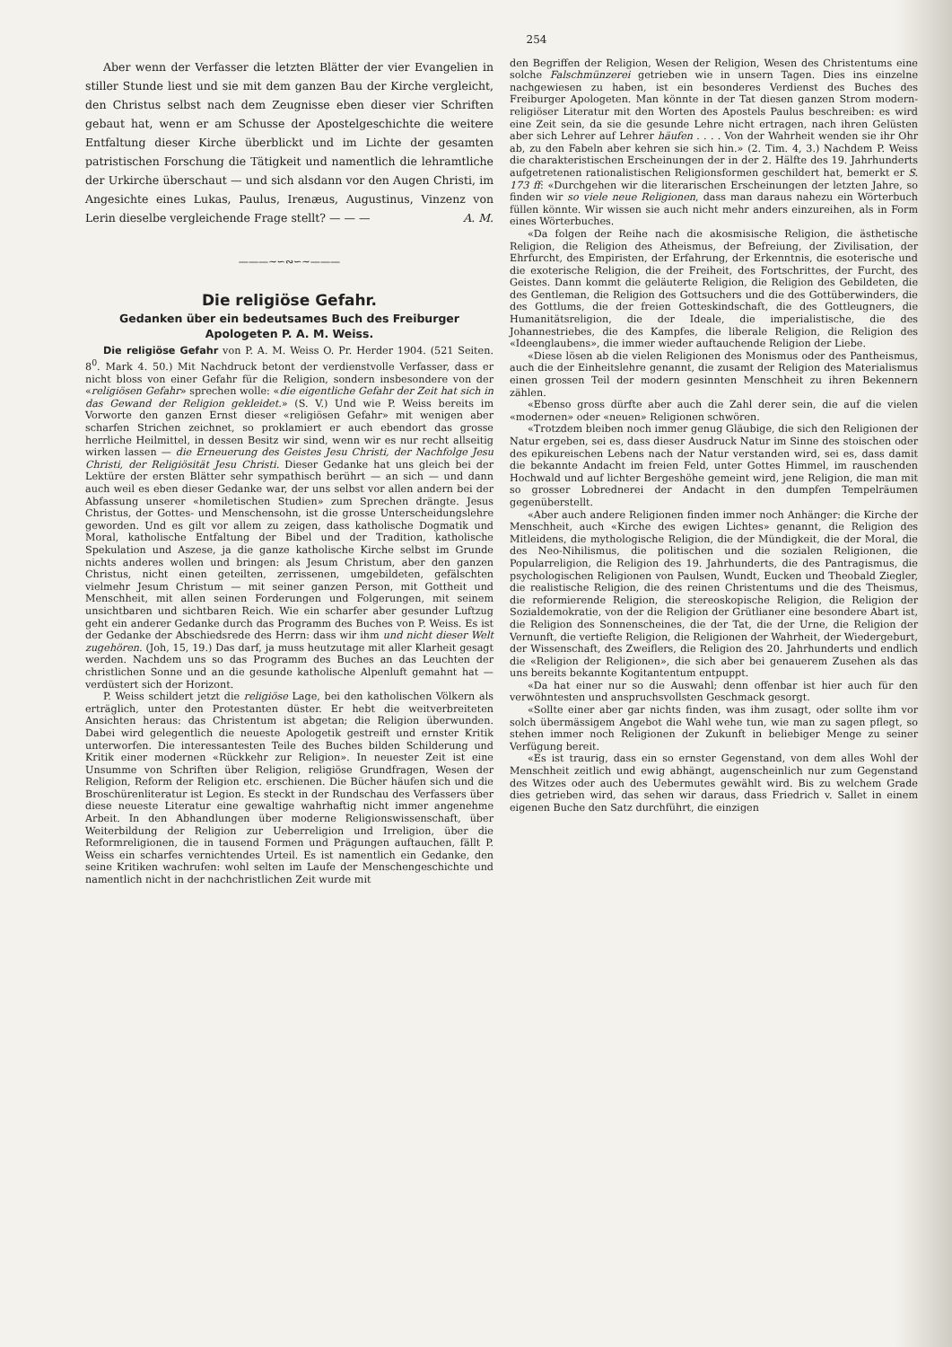254
Aber wenn der Verfasser die letzten Blätter der vier Evangelien in stiller Stunde liest und sie mit dem ganzen Bau der Kirche vergleicht, den Christus selbst nach dem Zeugnisse eben dieser vier Schriften gebaut hat, wenn er am Schusse der Apostelgeschichte die weitere Entfaltung dieser Kirche überblickt und im Lichte der gesamten patristischen Forschung die Tätigkeit und namentlich die lehramtliche der Urkirche überschaut — und sich alsdann vor den Augen Christi, im Angesichte eines Lukas, Paulus, Irenæus, Augustinus, Vinzenz von Lerin dieselbe vergleichende Frage stellt? — — — A. M.
———∼∽∾∽∼———
Die religiöse Gefahr.
Gedanken über ein bedeutsames Buch des Freiburger Apologeten P. A. M. Weiss.
Die religiöse Gefahr von P. A. M. Weiss O. Pr. Herder 1904. (521 Seiten. 8<sup>0</sup>. Mark 4. 50.) Mit Nachdruck betont der verdienstvolle Verfasser, dass er nicht bloss von einer Gefahr für die Religion, sondern insbesondere von der «religiösen Gefahr» sprechen wolle: «die eigentliche Gefahr der Zeit hat sich in das Gewand der Religion gekleidet.» (S. V.) Und wie P. Weiss bereits im Vorworte den ganzen Ernst dieser «religiösen Gefahr» mit wenigen aber scharfen Strichen zeichnet, so proklamiert er auch ebendort das grosse herrliche Heilmittel, in dessen Besitz wir sind, wenn wir es nur recht allseitig wirken lassen — die Erneuerung des Geistes Jesu Christi, der Nachfolge Jesu Christi, der Religiösität Jesu Christi. Dieser Gedanke hat uns gleich bei der Lektüre der ersten Blätter sehr sympathisch berührt — an sich — und dann auch weil es eben dieser Gedanke war, der uns selbst vor allen andern bei der Abfassung unserer «homiletischen Studien» zum Sprechen drängte. Jesus Christus, der Gottes- und Menschensohn, ist die grosse Unterscheidungslehre geworden. Und es gilt vor allem zu zeigen, dass katholische Dogmatik und Moral, katholische Entfaltung der Bibel und der Tradition, katholische Spekulation und Aszese, ja die ganze katholische Kirche selbst im Grunde nichts anderes wollen und bringen: als Jesum Christum, aber den ganzen Christus, nicht einen geteilten, zerrissenen, umgebildeten, gefälschten vielmehr Jesum Christum — mit seiner ganzen Person, mit Gottheit und Menschheit, mit allen seinen Forderungen und Folgerungen, mit seinem unsichtbaren und sichtbaren Reich. Wie ein scharfer aber gesunder Luftzug geht ein anderer Gedanke durch das Programm des Buches von P. Weiss. Es ist der Gedanke der Abschiedsrede des Herrn: dass wir ihm und nicht dieser Welt zugehören. (Joh, 15, 19.) Das darf, ja muss heutzutage mit aller Klarheit gesagt werden. Nachdem uns so das Programm des Buches an das Leuchten der christlichen Sonne und an die gesunde katholische Alpenluft gemahnt hat — verdüstert sich der Horizont.
P. Weiss schildert jetzt die religiöse Lage, bei den katholischen Völkern als erträglich, unter den Protestanten düster. Er hebt die weitverbreiteten Ansichten heraus: das Christentum ist abgetan; die Religion überwunden. Dabei wird gelegentlich die neueste Apologetik gestreift und ernster Kritik unterworfen. Die interessantesten Teile des Buches bilden Schilderung und Kritik einer modernen «Rückkehr zur Religion». In neuester Zeit ist eine Unsumme von Schriften über Religion, religiöse Grundfragen, Wesen der Religion, Reform der Religion etc. erschienen. Die Bücher häufen sich und die Broschürenliteratur ist Legion. Es steckt in der Rundschau des Verfassers über diese neueste Literatur eine gewaltige wahrhaftig nicht immer angenehme Arbeit. In den Abhandlungen über moderne Religionswissenschaft, über Weiterbildung der Religion zur Ueberreligion und Irreligion, über die Reformreligionen, die in tausend Formen und Prägungen auftauchen, fällt P. Weiss ein scharfes vernichtendes Urteil. Es ist namentlich ein Gedanke, den seine Kritiken wachrufen: wohl selten im Laufe der Menschengeschichte und namentlich nicht in der nachchristlichen Zeit wurde mit
den Begriffen der Religion, Wesen der Religion, Wesen des Christentums eine solche Falschmünzerei getrieben wie in unsern Tagen. Dies ins einzelne nachgewiesen zu haben, ist ein besonderes Verdienst des Buches des Freiburger Apologeten. Man könnte in der Tat diesen ganzen Strom modern-religiöser Literatur mit den Worten des Apostels Paulus beschreiben: es wird eine Zeit sein, da sie die gesunde Lehre nicht ertragen, nach ihren Gelüsten aber sich Lehrer auf Lehrer häufen . . . . Von der Wahrheit wenden sie ihr Ohr ab, zu den Fabeln aber kehren sie sich hin.» (2. Tim. 4, 3.) Nachdem P. Weiss die charakteristischen Erscheinungen der in der 2. Hälfte des 19. Jahrhunderts aufgetretenen rationalistischen Religionsformen geschildert hat, bemerkt er S. 173 ff: «Durchgehen wir die literarischen Erscheinungen der letzten Jahre, so finden wir so viele neue Religionen, dass man daraus nahezu ein Wörterbuch füllen könnte. Wir wissen sie auch nicht mehr anders einzureihen, als in Form eines Wörterbuches.
«Da folgen der Reihe nach die akosmisische Religion, die ästhetische Religion, die Religion des Atheismus, der Befreiung, der Zivilisation, der Ehrfurcht, des Empiristen, der Erfahrung, der Erkenntnis, die esoterische und die exoterische Religion, die der Freiheit, des Fortschrittes, der Furcht, des Geistes. Dann kommt die geläuterte Religion, die Religion des Gebildeten, die des Gentleman, die Religion des Gottsuchers und die des Gottüberwinders, die des Gottlums, die der freien Gotteskindschaft, die des Gottleugners, die Humanitätsreligion, die der Ideale, die imperialistische, die des Johannestriebes, die des Kampfes, die liberale Religion, die Religion des «Ideenglaubens», die immer wieder auftauchende Religion der Liebe.
«Diese lösen ab die vielen Religionen des Monismus oder des Pantheismus, auch die der Einheitslehre genannt, die zusamt der Religion des Materialismus einen grossen Teil der modern gesinnten Menschheit zu ihren Bekennern zählen.
«Ebenso gross dürfte aber auch die Zahl derer sein, die auf die vielen «modernen» oder «neuen» Religionen schwören.
«Trotzdem bleiben noch immer genug Gläubige, die sich den Religionen der Natur ergeben, sei es, dass dieser Ausdruck Natur im Sinne des stoischen oder des epikureischen Lebens nach der Natur verstanden wird, sei es, dass damit die bekannte Andacht im freien Feld, unter Gottes Himmel, im rauschenden Hochwald und auf lichter Bergeshöhe gemeint wird, jene Religion, die man mit so grosser Lobrednerei der Andacht in den dumpfen Tempelräumen gegenüberstellt.
«Aber auch andere Religionen finden immer noch Anhänger: die Kirche der Menschheit, auch «Kirche des ewigen Lichtes» genannt, die Religion des Mitleidens, die mythologische Religion, die der Mündigkeit, die der Moral, die des Neo-Nihilismus, die politischen und die sozialen Religionen, die Popularreligion, die Religion des 19. Jahrhunderts, die des Pantragismus, die psychologischen Religionen von Paulsen, Wundt, Eucken und Theobald Ziegler, die realistische Religion, die des reinen Christentums und die des Theismus, die reformierende Religion, die stereoskopische Religion, die Religion der Sozialdemokratie, von der die Religion der Grütlianer eine besondere Abart ist, die Religion des Sonnenscheines, die der Tat, die der Urne, die Religion der Vernunft, die vertiefte Religion, die Religionen der Wahrheit, der Wiedergeburt, der Wissenschaft, des Zweiflers, die Religion des 20. Jahrhunderts und endlich die «Religion der Religionen», die sich aber bei genauerem Zusehen als das uns bereits bekannte Kogitantentum entpuppt.
«Da hat einer nur so die Auswahl; denn offenbar ist hier auch für den verwöhntesten und anspruchsvollsten Geschmack gesorgt.
«Sollte einer aber gar nichts finden, was ihm zusagt, oder sollte ihm vor solch übermässigem Angebot die Wahl wehe tun, wie man zu sagen pflegt, so stehen immer noch Religionen der Zukunft in beliebiger Menge zu seiner Verfügung bereit.
«Es ist traurig, dass ein so ernster Gegenstand, von dem alles Wohl der Menschheit zeitlich und ewig abhängt, augenscheinlich nur zum Gegenstand des Witzes oder auch des Uebermutes gewählt wird. Bis zu welchem Grade dies getrieben wird, das sehen wir daraus, dass Friedrich v. Sallet in einem eigenen Buche den Satz durchführt, die einzigen